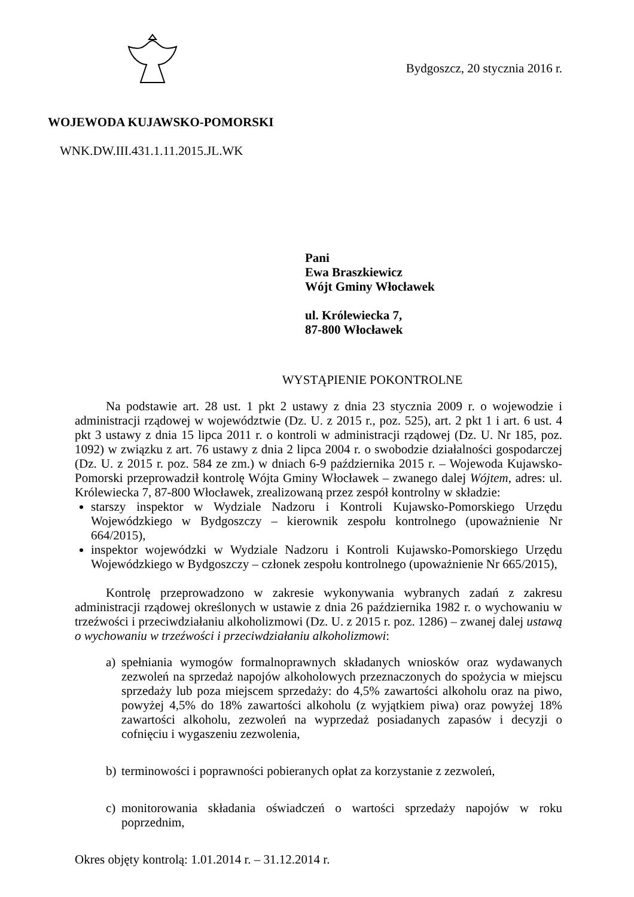Bydgoszcz, 20 stycznia 2016 r.
WOJEWODA KUJAWSKO-POMORSKI
WNK.DW.III.431.1.11.2015.JL.WK
Pani
Ewa Braszkiewicz
Wójt Gminy Włocławek
ul. Królewiecka 7,
87-800 Włocławek
WYSTĄPIENIE POKONTROLNE
Na podstawie art. 28 ust. 1 pkt 2 ustawy z dnia 23 stycznia 2009 r. o wojewodzie i administracji rządowej w województwie (Dz. U. z 2015 r., poz. 525), art. 2 pkt 1 i art. 6 ust. 4 pkt 3 ustawy z dnia 15 lipca 2011 r. o kontroli w administracji rządowej (Dz. U. Nr 185, poz. 1092) w związku z art. 76 ustawy z dnia 2 lipca 2004 r. o swobodzie działalności gospodarczej (Dz. U. z 2015 r. poz. 584 ze zm.) w dniach 6-9 października 2015 r. – Wojewoda Kujawsko-Pomorski przeprowadził kontrolę Wójta Gminy Włocławek – zwanego dalej Wójtem, adres: ul. Królewiecka 7, 87-800 Włocławek, zrealizowaną przez zespół kontrolny w składzie:
starszy inspektor w Wydziale Nadzoru i Kontroli Kujawsko-Pomorskiego Urzędu Wojewódzkiego w Bydgoszczy – kierownik zespołu kontrolnego (upoważnienie Nr 664/2015),
inspektor wojewódzki w Wydziale Nadzoru i Kontroli Kujawsko-Pomorskiego Urzędu Wojewódzkiego w Bydgoszczy – członek zespołu kontrolnego (upoważnienie Nr 665/2015),
Kontrolę przeprowadzono w zakresie wykonywania wybranych zadań z zakresu administracji rządowej określonych w ustawie z dnia 26 października 1982 r. o wychowaniu w trzeźwości i przeciwdziałaniu alkoholizmowi (Dz. U. z 2015 r. poz. 1286) – zwanej dalej ustawą o wychowaniu w trzeźwości i przeciwdziałaniu alkoholizmowi:
a) spełniania wymogów formalnoprawnych składanych wniosków oraz wydawanych zezwoleń na sprzedaż napojów alkoholowych przeznaczonych do spożycia w miejscu sprzedaży lub poza miejscem sprzedaży: do 4,5% zawartości alkoholu oraz na piwo, powyżej 4,5% do 18% zawartości alkoholu (z wyjątkiem piwa) oraz powyżej 18% zawartości alkoholu, zezwoleń na wyprzedaż posiadanych zapasów i decyzji o cofnięciu i wygaszeniu zezwolenia,
b) terminowości i poprawności pobieranych opłat za korzystanie z zezwoleń,
c) monitorowania składania oświadczeń o wartości sprzedaży napojów w roku poprzednim,
Okres objęty kontrolą: 1.01.2014 r. – 31.12.2014 r.